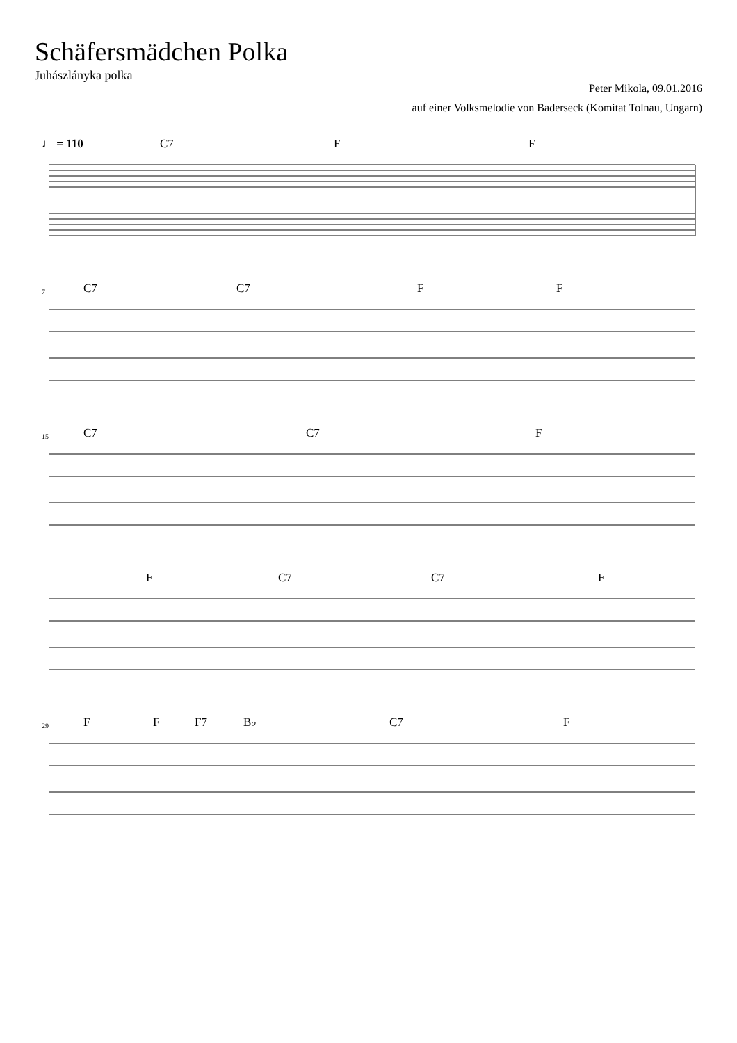Schäfersmädchen Polka
Juhászlányka polka
Peter Mikola, 09.01.2016
auf einer Volksmelodie von Baderseck (Komitat Tolnau, Ungarn)
♩ = 110 C7 F F
7 C7 C7 F F
15 C7 C7 F
F C7 C7 F
29 F F F7 B♭ C7 F